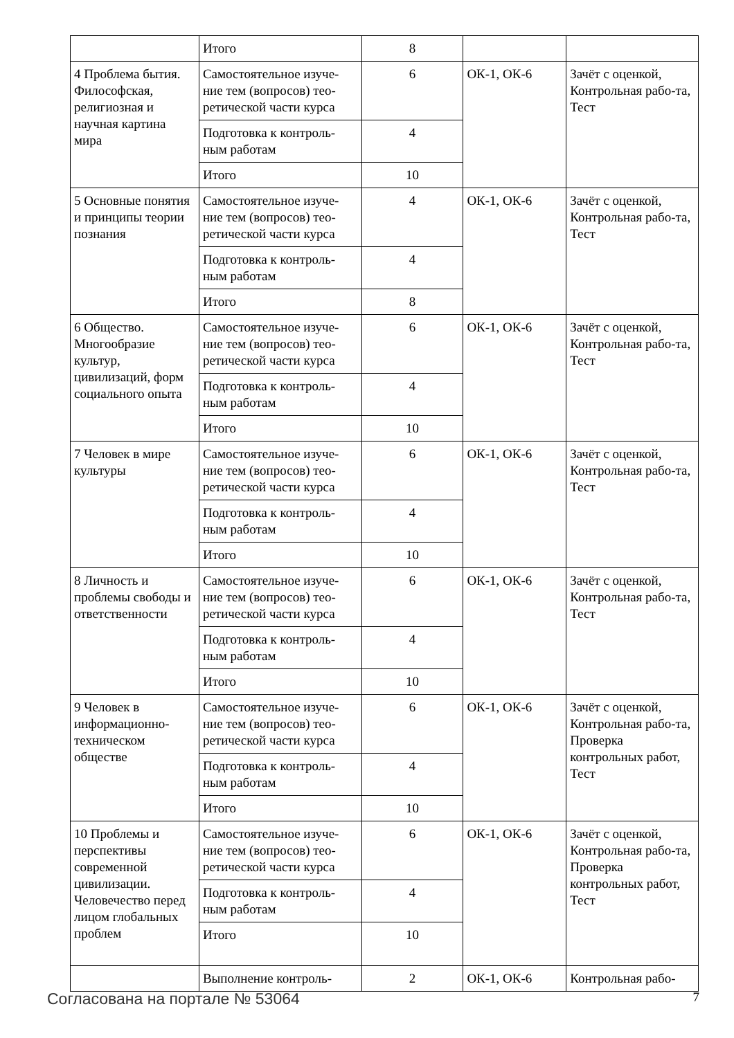| | Итого | 8 | | |
| 4 Проблема бытия. Философская, религиозная и научная картина мира | Самостоятельное изуче-ние тем (вопросов) тео-ретической части курса | 6 | ОК-1, ОК-6 | Зачёт с оценкой, Контрольная рабо-та, Тест |
| | Подготовка к контроль-ным работам | 4 | | |
| | Итого | 10 | | |
| 5 Основные понятия и принципы теории познания | Самостоятельное изуче-ние тем (вопросов) тео-ретической части курса | 4 | ОК-1, ОК-6 | Зачёт с оценкой, Контрольная рабо-та, Тест |
| | Подготовка к контроль-ным работам | 4 | | |
| | Итого | 8 | | |
| 6 Общество. Многообразие культур, цивилизаций, форм социального опыта | Самостоятельное изуче-ние тем (вопросов) тео-ретической части курса | 6 | ОК-1, ОК-6 | Зачёт с оценкой, Контрольная рабо-та, Тест |
| | Подготовка к контроль-ным работам | 4 | | |
| | Итого | 10 | | |
| 7 Человек в мире культуры | Самостоятельное изуче-ние тем (вопросов) тео-ретической части курса | 6 | ОК-1, ОК-6 | Зачёт с оценкой, Контрольная рабо-та, Тест |
| | Подготовка к контроль-ным работам | 4 | | |
| | Итого | 10 | | |
| 8 Личность и проблемы свободы и ответственности | Самостоятельное изуче-ние тем (вопросов) тео-ретической части курса | 6 | ОК-1, ОК-6 | Зачёт с оценкой, Контрольная рабо-та, Тест |
| | Подготовка к контроль-ным работам | 4 | | |
| | Итого | 10 | | |
| 9 Человек в информационно-техническом обществе | Самостоятельное изуче-ние тем (вопросов) тео-ретической части курса | 6 | ОК-1, ОК-6 | Зачёт с оценкой, Контрольная рабо-та, Проверка контрольных работ, Тест |
| | Подготовка к контроль-ным работам | 4 | | |
| | Итого | 10 | | |
| 10 Проблемы и перспективы современной цивилизации. Человечество перед лицом глобальных проблем | Самостоятельное изуче-ние тем (вопросов) тео-ретической части курса | 6 | ОК-1, ОК-6 | Зачёт с оценкой, Контрольная рабо-та, Проверка контрольных работ, Тест |
| | Подготовка к контроль-ным работам | 4 | | |
| | Итого | 10 | | |
| | Выполнение контроль- | 2 | ОК-1, ОК-6 | Контрольная рабо- |
Согласована на портале № 53064 7